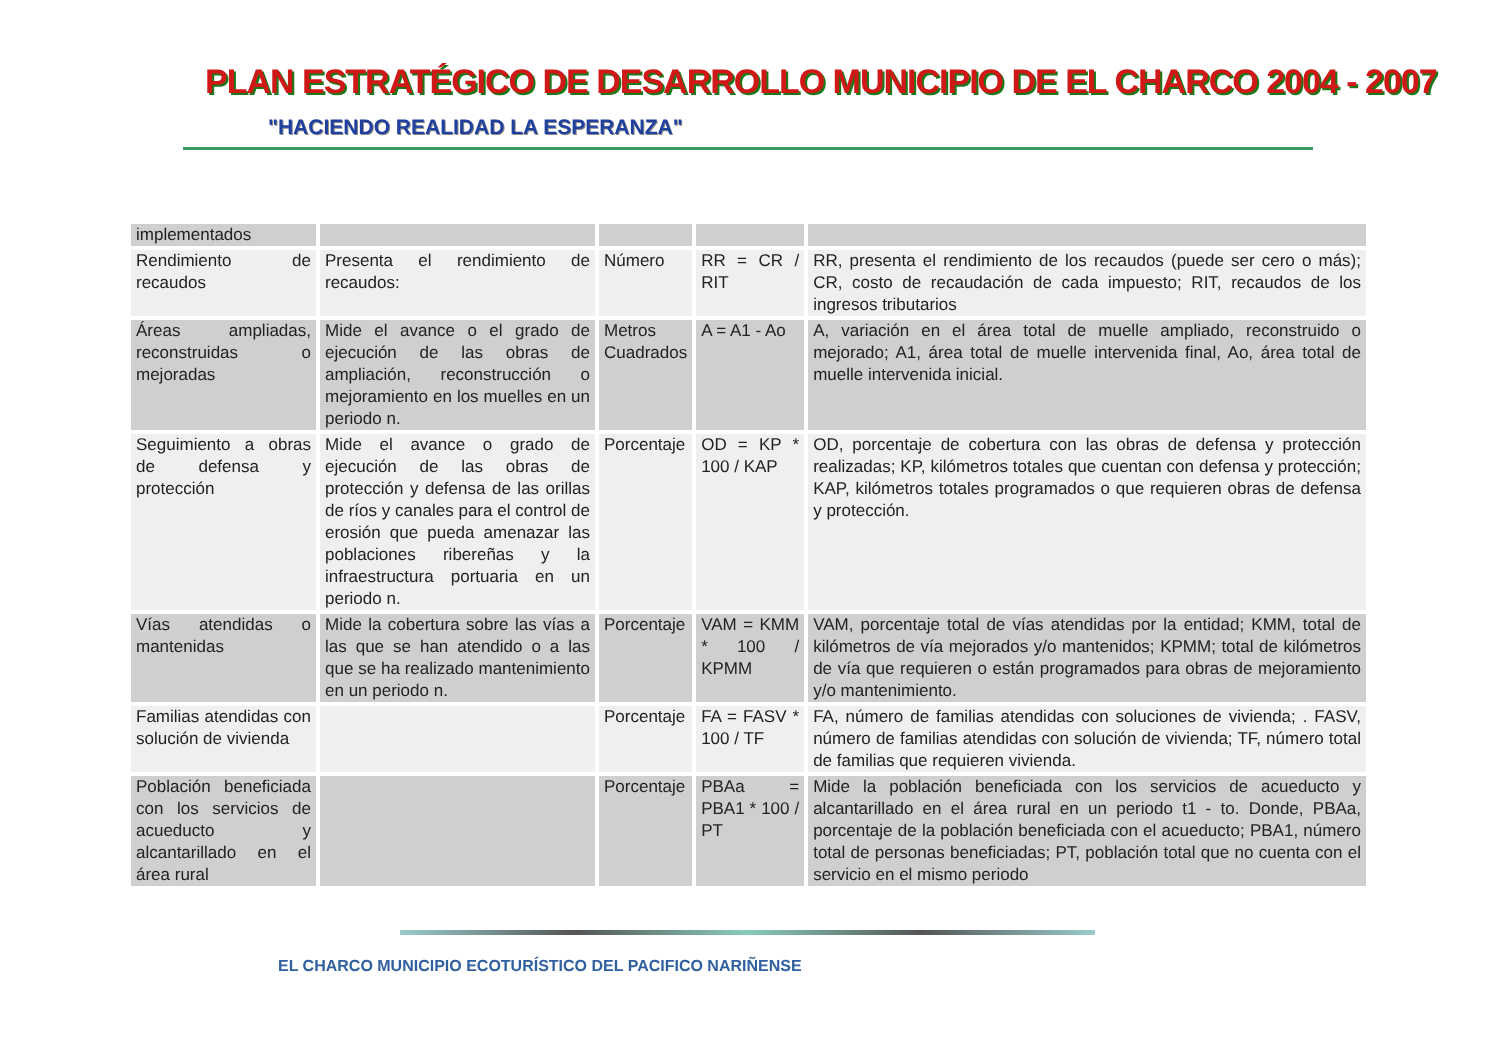PLAN ESTRATÉGICO DE DESARROLLO MUNICIPIO DE EL CHARCO 2004 - 2007
"HACIENDO REALIDAD LA ESPERANZA"
| implementados | | | | |
| Rendimiento de recaudos | Presenta el rendimiento de recaudos: | Número | RR = CR / RIT | RR, presenta el rendimiento de los recaudos (puede ser cero o más); CR, costo de recaudación de cada impuesto; RIT, recaudos de los ingresos tributarios |
| Áreas ampliadas, reconstruidas o mejoradas | Mide el avance o el grado de ejecución de las obras de ampliación, reconstrucción o mejoramiento en los muelles en un periodo n. | Metros Cuadrados | A = A1 - Ao | A, variación en el área total de muelle ampliado, reconstruido o mejorado; A1, área total de muelle intervenida final, Ao, área total de muelle intervenida inicial. |
| Seguimiento a obras de defensa y protección | Mide el avance o grado de ejecución de las obras de protección y defensa de las orillas de ríos y canales para el control de erosión que pueda amenazar las poblaciones ribereñas y la infraestructura portuaria en un periodo n. | Porcentaje | OD = KP * 100 / KAP | OD, porcentaje de cobertura con las obras de defensa y protección realizadas; KP, kilómetros totales que cuentan con defensa y protección; KAP, kilómetros totales programados o que requieren obras de defensa y protección. |
| Vías atendidas o mantenidas | Mide la cobertura sobre las vías a las que se han atendido o a las que se ha realizado mantenimiento en un periodo n. | Porcentaje | VAM = KMM * 100 / KPMM | VAM, porcentaje total de vías atendidas por la entidad; KMM, total de kilómetros de vía mejorados y/o mantenidos; KPMM; total de kilómetros de vía que requieren o están programados para obras de mejoramiento y/o mantenimiento. |
| Familias atendidas con solución de vivienda | | Porcentaje | FA = FASV * 100 / TF | FA, número de familias atendidas con soluciones de vivienda; . FASV, número de familias atendidas con solución de vivienda; TF, número total de familias que requieren vivienda. |
| Población beneficiada con los servicios de acueducto y alcantarillado en el área rural | | Porcentaje | PBAa = PBA1 * 100 / PT | Mide la población beneficiada con los servicios de acueducto y alcantarillado en el área rural en un periodo t1 - to. Donde, PBAa, porcentaje de la población beneficiada con el acueducto; PBA1, número total de personas beneficiadas; PT, población total que no cuenta con el servicio en el mismo periodo |
EL CHARCO MUNICIPIO ECOTURÍSTICO DEL PACIFICO NARIÑENSE